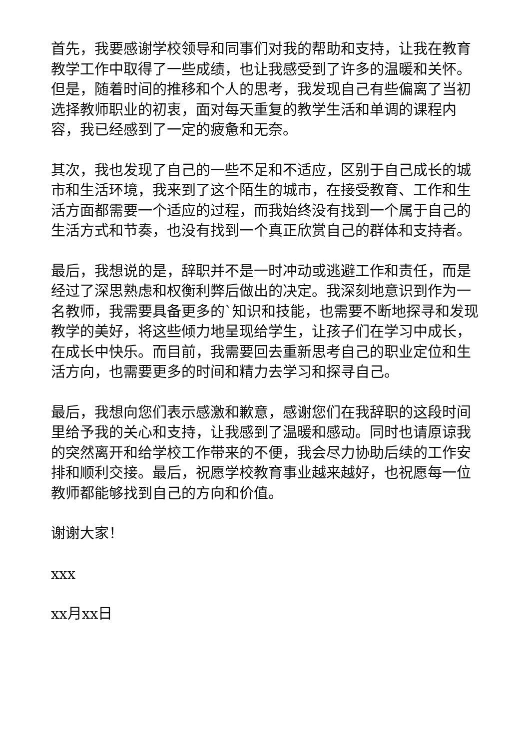首先，我要感谢学校领导和同事们对我的帮助和支持，让我在教育教学工作中取得了一些成绩，也让我感受到了许多的温暖和关怀。但是，随着时间的推移和个人的思考，我发现自己有些偏离了当初选择教师职业的初衷，面对每天重复的教学生活和单调的课程内容，我已经感到了一定的疲惫和无奈。
其次，我也发现了自己的一些不足和不适应，区别于自己成长的城市和生活环境，我来到了这个陌生的城市，在接受教育、工作和生活方面都需要一个适应的过程，而我始终没有找到一个属于自己的生活方式和节奏，也没有找到一个真正欣赏自己的群体和支持者。
最后，我想说的是，辞职并不是一时冲动或逃避工作和责任，而是经过了深思熟虑和权衡利弊后做出的决定。我深刻地意识到作为一名教师，我需要具备更多的`知识和技能，也需要不断地探寻和发现教学的美好，将这些倾力地呈现给学生，让孩子们在学习中成长，在成长中快乐。而目前，我需要回去重新思考自己的职业定位和生活方向，也需要更多的时间和精力去学习和探寻自己。
最后，我想向您们表示感激和歉意，感谢您们在我辞职的这段时间里给予我的关心和支持，让我感到了温暖和感动。同时也请原谅我的突然离开和给学校工作带来的不便，我会尽力协助后续的工作安排和顺利交接。最后，祝愿学校教育事业越来越好，也祝愿每一位教师都能够找到自己的方向和价值。
谢谢大家！
xxx
xx月xx日